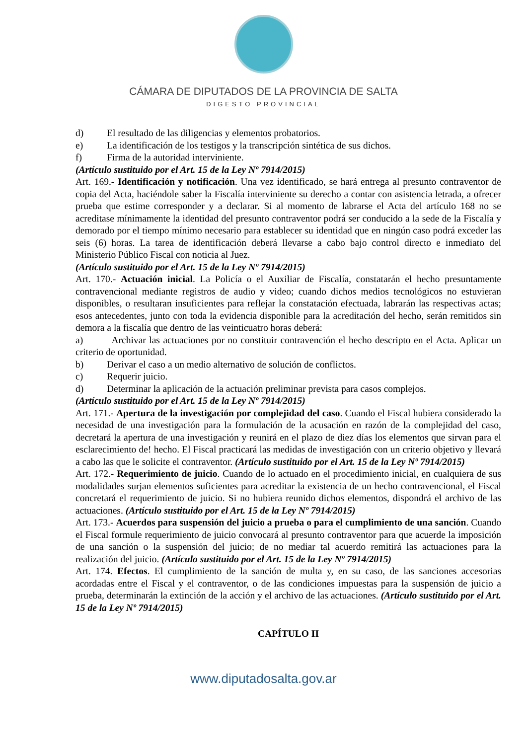CÁMARA DE DIPUTADOS DE LA PROVINCIA DE SALTA
DIGESTO PROVINCIAL
d) El resultado de las diligencias y elementos probatorios.
e) La identificación de los testigos y la transcripción sintética de sus dichos.
f) Firma de la autoridad interviniente.
(Artículo sustituido por el Art. 15 de la Ley Nº 7914/2015)
Art. 169.- Identificación y notificación. Una vez identificado, se hará entrega al presunto contraventor de copia del Acta, haciéndole saber la Fiscalía interviniente su derecho a contar con asistencia letrada, a ofrecer prueba que estime corresponder y a declarar. Si al momento de labrarse el Acta del artículo 168 no se acreditase mínimamente la identidad del presunto contraventor podrá ser conducido a la sede de la Fiscalía y demorado por el tiempo mínimo necesario para establecer su identidad que en ningún caso podrá exceder las seis (6) horas. La tarea de identificación deberá llevarse a cabo bajo control directo e inmediato del Ministerio Público Fiscal con noticia al Juez.
(Artículo sustituido por el Art. 15 de la Ley Nº 7914/2015)
Art. 170.- Actuación inicial. La Policía o el Auxiliar de Fiscalía, constatarán el hecho presuntamente contravencional mediante registros de audio y video; cuando dichos medios tecnológicos no estuvieran disponibles, o resultaran insuficientes para reflejar la constatación efectuada, labrarán las respectivas actas; esos antecedentes, junto con toda la evidencia disponible para la acreditación del hecho, serán remitidos sin demora a la fiscalía que dentro de las veinticuatro horas deberá:
a) Archivar las actuaciones por no constituir contravención el hecho descripto en el Acta. Aplicar un criterio de oportunidad.
b) Derivar el caso a un medio alternativo de solución de conflictos.
c) Requerir juicio.
d) Determinar la aplicación de la actuación preliminar prevista para casos complejos.
(Artículo sustituido por el Art. 15 de la Ley Nº 7914/2015)
Art. 171.- Apertura de la investigación por complejidad del caso. Cuando el Fiscal hubiera considerado la necesidad de una investigación para la formulación de la acusación en razón de la complejidad del caso, decretará la apertura de una investigación y reunirá en el plazo de diez días los elementos que sirvan para el esclarecimiento de! hecho. El Fiscal practicará las medidas de investigación con un criterio objetivo y llevará a cabo las que le solicite el contraventor. (Artículo sustituido por el Art. 15 de la Ley Nº 7914/2015)
Art. 172.- Requerimiento de juicio. Cuando de lo actuado en el procedimiento inicial, en cualquiera de sus modalidades surjan elementos suficientes para acreditar la existencia de un hecho contravencional, el Fiscal concretará el requerimiento de juicio. Si no hubiera reunido dichos elementos, dispondrá el archivo de las actuaciones. (Artículo sustituido por el Art. 15 de la Ley Nº 7914/2015)
Art. 173.- Acuerdos para suspensión del juicio a prueba o para el cumplimiento de una sanción. Cuando el Fiscal formule requerimiento de juicio convocará al presunto contraventor para que acuerde la imposición de una sanción o la suspensión del juicio; de no mediar tal acuerdo remitirá las actuaciones para la realización del juicio. (Artículo sustituido por el Art. 15 de la Ley Nº 7914/2015)
Art. 174. Efectos. El cumplimiento de la sanción de multa y, en su caso, de las sanciones accesorias acordadas entre el Fiscal y el contraventor, o de las condiciones impuestas para la suspensión de juicio a prueba, determinarán la extinción de la acción y el archivo de las actuaciones. (Artículo sustituido por el Art. 15 de la Ley Nº 7914/2015)
CAPÍTULO II
www.diputadosalta.gov.ar